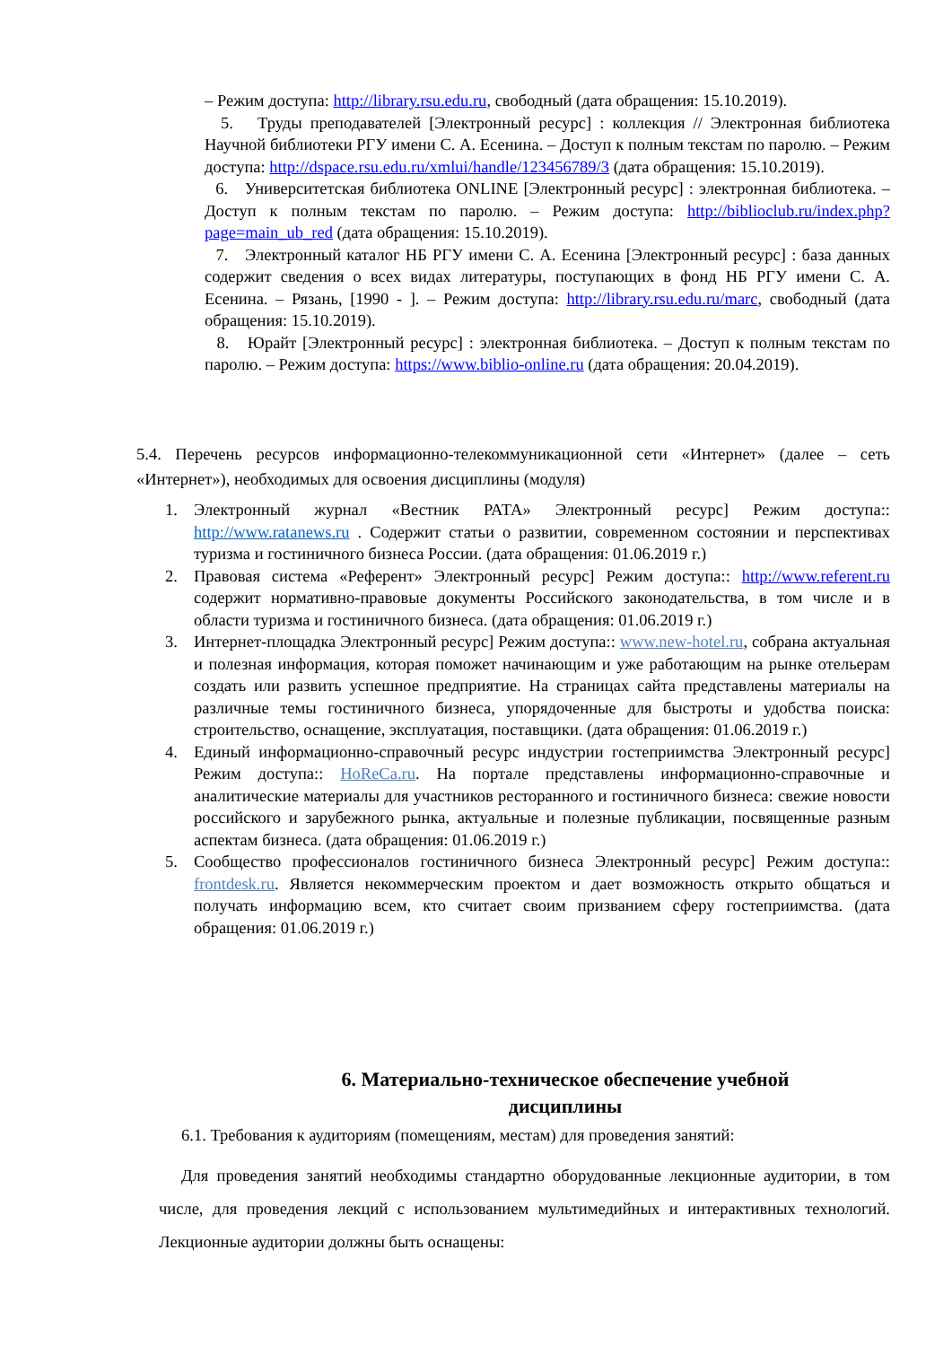– Режим доступа: http://library.rsu.edu.ru, свободный (дата обращения: 15.10.2019).
5. Труды преподавателей [Электронный ресурс] : коллекция // Электронная библиотека Научной библиотеки РГУ имени С. А. Есенина. – Доступ к полным текстам по паролю. – Режим доступа: http://dspace.rsu.edu.ru/xmlui/handle/123456789/3 (дата обращения: 15.10.2019).
6. Университетская библиотека ONLINE [Электронный ресурс] : электронная библиотека. – Доступ к полным текстам по паролю. – Режим доступа: http://biblioclub.ru/index.php?page=main_ub_red (дата обращения: 15.10.2019).
7. Электронный каталог НБ РГУ имени С. А. Есенина [Электронный ресурс] : база данных содержит сведения о всех видах литературы, поступающих в фонд НБ РГУ имени С. А. Есенина. – Рязань, [1990 - ]. – Режим доступа: http://library.rsu.edu.ru/marc, свободный (дата обращения: 15.10.2019).
8. Юрайт [Электронный ресурс] : электронная библиотека. – Доступ к полным текстам по паролю. – Режим доступа: https://www.biblio-online.ru (дата обращения: 20.04.2019).
5.4. Перечень ресурсов информационно-телекоммуникационной сети «Интернет» (далее – сеть «Интернет»), необходимых для освоения дисциплины (модуля)
1. Электронный журнал «Вестник РАТА» Электронный ресурс] Режим доступа:: http://www.ratanews.ru . Содержит статьи о развитии, современном состоянии и перспективах туризма и гостиничного бизнеса России. (дата обращения: 01.06.2019 г.)
2. Правовая система «Референт» Электронный ресурс] Режим доступа:: http://www.referent.ru содержит нормативно-правовые документы Российского законодательства, в том числе и в области туризма и гостиничного бизнеса. (дата обращения: 01.06.2019 г.)
3. Интернет-площадка Электронный ресурс] Режим доступа:: www.new-hotel.ru, собрана актуальная и полезная информация, которая поможет начинающим и уже работающим на рынке отельерам создать или развить успешное предприятие. На страницах сайта представлены материалы на различные темы гостиничного бизнеса, упорядоченные для быстроты и удобства поиска: строительство, оснащение, эксплуатация, поставщики. (дата обращения: 01.06.2019 г.)
4. Единый информационно-справочный ресурс индустрии гостеприимства Электронный ресурс] Режим доступа:: HoReCa.ru. На портале представлены информационно-справочные и аналитические материалы для участников ресторанного и гостиничного бизнеса: свежие новости российского и зарубежного рынка, актуальные и полезные публикации, посвященные разным аспектам бизнеса. (дата обращения: 01.06.2019 г.)
5. Сообщество профессионалов гостиничного бизнеса Электронный ресурс] Режим доступа:: frontdesk.ru. Является некоммерческим проектом и дает возможность открыто общаться и получать информацию всем, кто считает своим призванием сферу гостеприимства. (дата обращения: 01.06.2019 г.)
6. Материально-техническое обеспечение учебной дисциплины
6.1. Требования к аудиториям (помещениям, местам) для проведения занятий:
Для проведения занятий необходимы стандартно оборудованные лекционные аудитории, в том числе, для проведения лекций с использованием мультимедийных и интерактивных технологий. Лекционные аудитории должны быть оснащены: